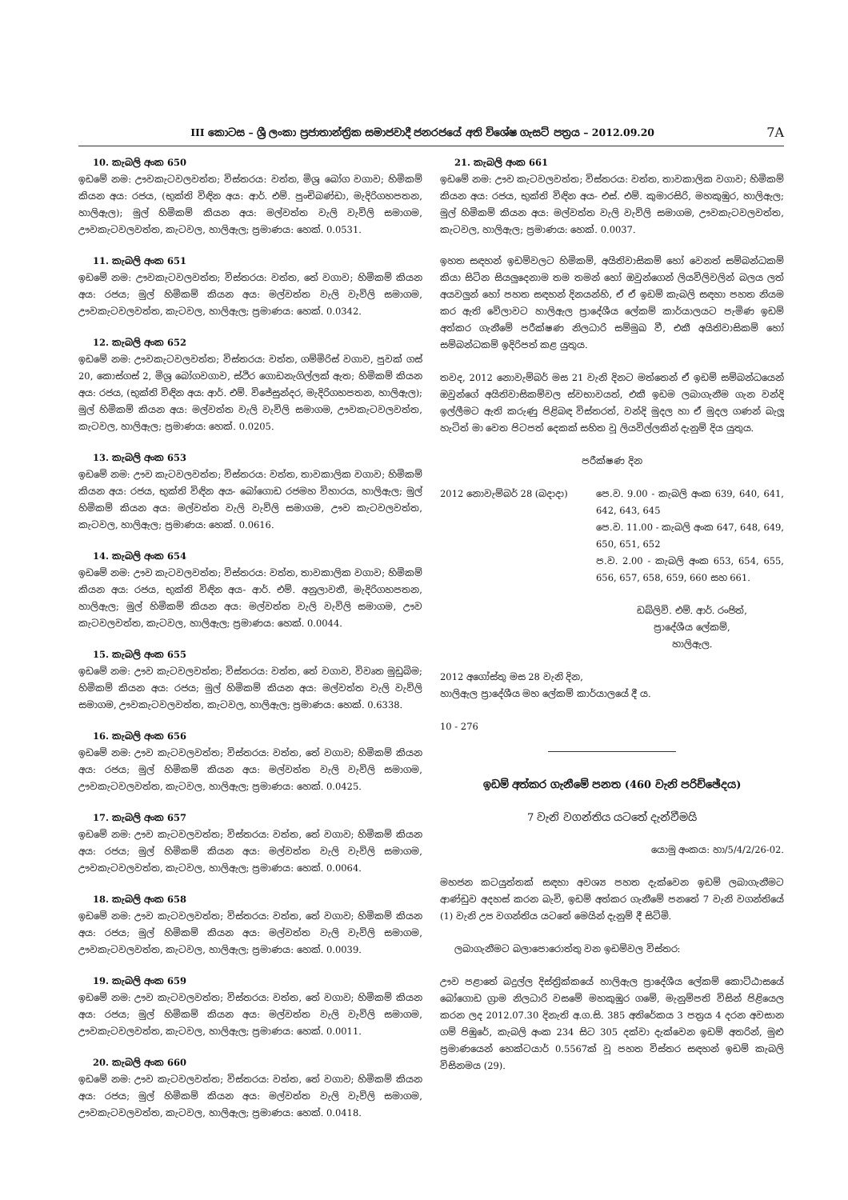III කොටස – ශ්‍රී ලංකා ප්‍රජාතාන්ත්‍රික සමාජවාදී ජනරජයේ අති විශේෂ ගැසට් පත්‍රය – 2012.09.20
7A
10. කැබලි අංක 650
ඉඩමේ නම: ඌවකැටවලවත්ත; විස්තරය: වත්ත, මිශ්‍ර බෝග වගාව; හිමිකම් කියන අය: රජය, (භුක්ති විඳින අය: ආර්. එම්. පුංචිබණ්ඩා, මැදිරිගහපතන, හාලිඇල); මුල් හිමිකම් කියන අය: මල්වත්ත වැලි වැව්ලි සමාගම, ඌවකැටවලවත්ත, කැටවල, හාලිඇල; ප්‍රමාණය: හෙක්. 0.0531.
11. කැබලි අංක 651
ඉඩමේ නම: ඌවකැටවලවත්ත; විස්තරය: වත්ත, තේ වගාව; හිමිකම් කියන අය: රජය; මුල් හිමිකම් කියන අය: මල්වත්ත වැලි වැව්ලි සමාගම, ඌවකැටවලවත්ත, කැටවල, හාලිඇල; ප්‍රමාණය: හෙක්. 0.0342.
12. කැබලි අංක 652
ඉඩමේ නම: ඌවකැටවලවත්ත; විස්තරය: වත්ත, ගම්මිරිස් වගාව, පුවක් ගස් 20, කොස්ගස් 2, මිශ්‍ර බෝගවගාව, ස්ථිර ගොඩනැගිල්ලක් ඇත; හිමිකම් කියන අය: රජය, (භුක්ති විඳින අය: ආර්. එම්. විජේසුන්දර, මැදිරිගහපතන, හාලිඇල); මුල් හිමිකම් කියන අය: මල්වත්ත වැලි වැව්ලි සමාගම, ඌවකැටවලවත්ත, කැටවල, හාලිඇල; ප්‍රමාණය: හෙක්. 0.0205.
13. කැබලි අංක 653
ඉඩමේ නම: ඌව කැටවලවත්ත; විස්තරය: වත්ත, තාවකාලික වගාව; හිමිකම් කියන අය: රජය, භුක්ති විඳින අය- බෝගොඩ රජමහ විහාරය, හාලිඇල; මුල් හිමිකම් කියන අය: මල්වත්ත වැලි වැව්ලි සමාගම, ඌව කැටවලවත්ත, කැටවල, හාලිඇල; ප්‍රමාණය: හෙක්. 0.0616.
14. කැබලි අංක 654
ඉඩමේ නම: ඌව කැටවලවත්ත; විස්තරය: වත්ත, තාවකාලික වගාව; හිමිකම් කියන අය: රජය, භුක්ති විඳින අය- ආර්. එම්. අනුලාවතී, මැදිරිගහපතන, හාලිඇල; මුල් හිමිකම් කියන අය: මල්වත්ත වැලි වැව්ලි සමාගම, ඌව කැටවලවත්ත, කැටවල, හාලිඇල; ප්‍රමාණය: හෙක්. 0.0044.
15. කැබලි අංක 655
ඉඩමේ නම: ඌව කැටවලවත්ත; විස්තරය: වත්ත, තේ වගාව, විවෘත මුඩුබිම; හිමිකම් කියන අය: රජය; මුල් හිමිකම් කියන අය: මල්වත්ත වැලි වැව්ලි සමාගම, ඌවකැටවලවත්ත, කැටවල, හාලිඇල; ප්‍රමාණය: හෙක්. 0.6338.
16. කැබලි අංක 656
ඉඩමේ නම: ඌව කැටවලවත්ත; විස්තරය: වත්ත, තේ වගාව; හිමිකම් කියන අය: රජය; මුල් හිමිකම් කියන අය: මල්වත්ත වැලි වැව්ලි සමාගම, ඌවකැටවලවත්ත, කැටවල, හාලිඇල; ප්‍රමාණය: හෙක්. 0.0425.
17. කැබලි අංක 657
ඉඩමේ නම: ඌව කැටවලවත්ත; විස්තරය: වත්ත, තේ වගාව; හිමිකම් කියන අය: රජය; මුල් හිමිකම් කියන අය: මල්වත්ත වැලි වැව්ලි සමාගම, ඌවකැටවලවත්ත, කැටවල, හාලිඇල; ප්‍රමාණය: හෙක්. 0.0064.
18. කැබලි අංක 658
ඉඩමේ නම: ඌව කැටවලවත්ත; විස්තරය: වත්ත, තේ වගාව; හිමිකම් කියන අය: රජය; මුල් හිමිකම් කියන අය: මල්වත්ත වැලි වැව්ලි සමාගම, ඌවකැටවලවත්ත, කැටවල, හාලිඇල; ප්‍රමාණය: හෙක්. 0.0039.
19. කැබලි අංක 659
ඉඩමේ නම: ඌව කැටවලවත්ත; විස්තරය: වත්ත, තේ වගාව; හිමිකම් කියන අය: රජය; මුල් හිමිකම් කියන අය: මල්වත්ත වැලි වැව්ලි සමාගම, ඌවකැටවලවත්ත, කැටවල, හාලිඇල; ප්‍රමාණය: හෙක්. 0.0011.
20. කැබලි අංක 660
ඉඩමේ නම: ඌව කැටවලවත්ත; විස්තරය: වත්ත, තේ වගාව; හිමිකම් කියන අය: රජය; මුල් හිමිකම් කියන අය: මල්වත්ත වැලි වැව්ලි සමාගම, ඌවකැටවලවත්ත, කැටවල, හාලිඇල; ප්‍රමාණය: හෙක්. 0.0418.
21. කැබලි අංක 661
ඉඩමේ නම: ඌව කැටවලවත්ත; විස්තරය: වත්ත, තාවකාලික වගාව; හිමිකම් කියන අය: රජය, භුක්ති විඳින අය- එස්. එම්. කුමාරසිරි, මහකුඹුර, හාලිඇල; මුල් හිමිකම් කියන අය: මල්වත්ත වැලි වැව්ලි සමාගම, ඌවකැටවලවත්ත, කැටවල, හාලිඇල; ප්‍රමාණය: හෙක්. 0.0037.
ඉහත සඳහන් ඉඩම්වලට හිමිකම්, අයිතිවාසිකම් හෝ වෙනත් සම්බන්ධකම් කියා සිටින සියලුදෙනාම තම තමන් හෝ ඔවුන්ගෙන් ලියවිලිවලින් බලය ලත් අයවලුන් හෝ පහත සඳහන් දිනයන්හි, ඒ ඒ ඉඩම් කැබලි සඳහා පහත නියම කර ඇති වේලාවට හාලිඇල ප්‍රාදේශීය ලේකම් කාර්යාලයට පැමිණ ඉඩම් අත්කර ගැනීමේ පරීක්ෂණ නිලධාරි සම්මුඛ වී, එකී අයිතිවාසිකම් හෝ සම්බන්ධකම් ඉදිරිපත් කළ යුතුය.
තවද, 2012 නොවැම්බර් මස 21 වැනි දිනට මත්තෙන් ඒ ඉඩම් සම්බන්ධයෙන් ඔවුන්ගේ අයිතිවාසිකම්වල ස්වභාවයත්, එකී ඉඩම ලබාගැනීම ගැන වන්දි ඉල්ලීමට ඇති කරුණු පිළිබඳ විස්තරත්, වන්දි මුදල හා ඒ මුදල ගණන් බැලූ හැටිත් මා වෙත පිටපත් දෙකක් සහිත වූ ලියවිල්ලකින් දැනුම් දිය යුතුය.
පරීක්ෂණ දින
2012 නොවැම්බර් 28 (බදාදා) පෙ.ව. 9.00 - කැබලි අංක 639, 640, 641, 642, 643, 645
පෙ.ව. 11.00 - කැබලි අංක 647, 648, 649, 650, 651, 652
ප.ව. 2.00 - කැබලි අංක 653, 654, 655, 656, 657, 658, 659, 660 සහ 661.
ඩබ්ලිව්. එම්. ආර්. රංජිත්,
ප්‍රාදේශීය ලේකම්,
හාලිඇල.
2012 අගෝස්තු මස 28 වැනි දින,
හාලිඇල ප්‍රාදේශීය මහ ලේකම් කාර්යාලයේ දී ය.
10 - 276
ඉඩම් අත්කර ගැනීමේ පනත (460 වැනි පරිච්ඡේදය)
7 වැනි වගන්තිය යටතේ දැන්වීමයි
යොමු අංකය: හා/5/4/2/26-02.
මහජන කටයුත්තක් සඳහා අවශ්‍ය පහත දැක්වෙන ඉඩම් ලබාගැනීමට ආණ්ඩුව අදහස් කරන බැවි, ඉඩම් අත්කර ගැනීමේ පනතේ 7 වැනි වගන්තියේ (1) වැනි උප වගන්තිය යටතේ මෙයින් දැනුම් දී සිටිමි.
ලබාගැනීමට බලාපොරොත්තු වන ඉඩම්වල විස්තර:
ඌව පළාතේ බදුල්ල දිස්ත්‍රික්කයේ හාලිඇල ප්‍රාදේශීය ලේකම් කොට්ඨාසයේ බෝගොඩ ග්‍රාම නිලධාරි වසමේ මහකුඹුර ගමේ, මැනුම්පති විසින් පිළියෙල කරන ලද 2012.07.30 දිනැති අ.ග.සි. 385 අතිරේකය 3 පත්‍රය 4 දරන අවසාන ගම් පිඹුරේ, කැබලි අංක 234 සිට 305 දක්වා දැක්වෙන ඉඩම් අතරින්, මුළු ප්‍රමාණයෙන් හෙක්ටයාර් 0.5567ක් වූ පහත විස්තර සඳහන් ඉඩම් කැබලි විසිනමය (29).